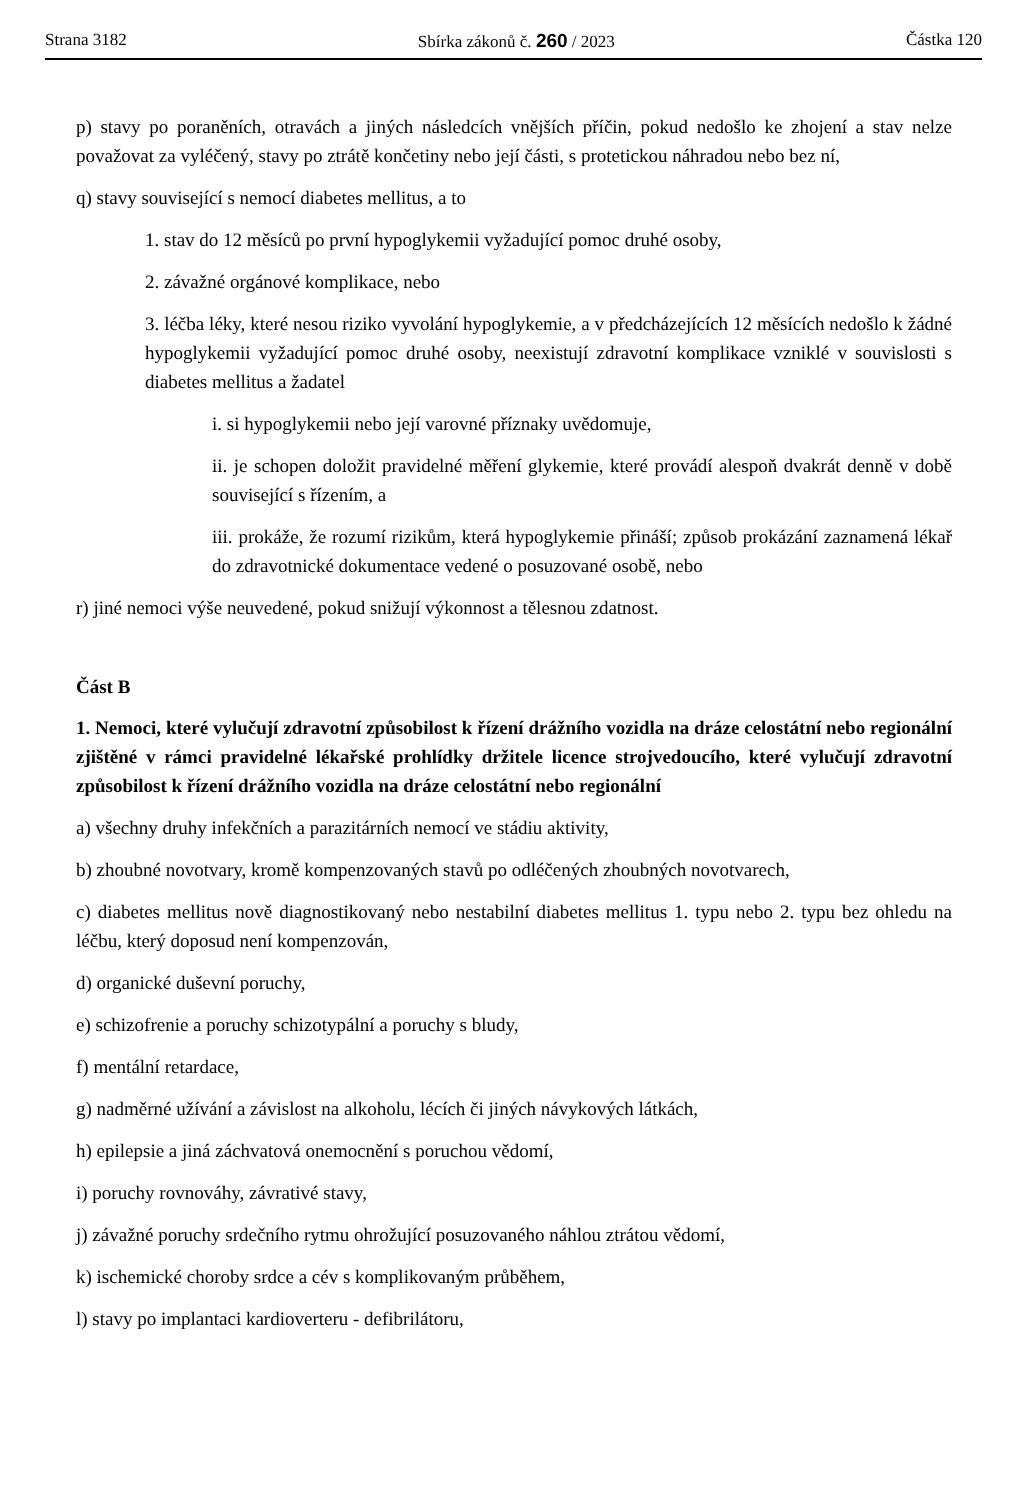Strana 3182 Sbírka zákonů č. 260 / 2023 Částka 120
p) stavy po poraněních, otravách a jiných následcích vnějších příčin, pokud nedošlo ke zhojení a stav nelze považovat za vyléčený, stavy po ztrátě končetiny nebo její části, s protetickou náhradou nebo bez ní,
q) stavy související s nemocí diabetes mellitus, a to
1. stav do 12 měsíců po první hypoglykemii vyžadující pomoc druhé osoby,
2. závažné orgánové komplikace, nebo
3. léčba léky, které nesou riziko vyvolání hypoglykemie, a v předcházejících 12 měsících nedošlo k žádné hypoglykemii vyžadující pomoc druhé osoby, neexistují zdravotní komplikace vzniklé v souvislosti s diabetes mellitus a žadatel
i. si hypoglykemii nebo její varovné příznaky uvědomuje,
ii. je schopen doložit pravidelné měření glykemie, které provádí alespoň dvakrát denně v době související s řízením, a
iii. prokáže, že rozumí rizikům, která hypoglykemie přináší; způsob prokázání zaznamená lékař do zdravotnické dokumentace vedené o posuzované osobě, nebo
r) jiné nemoci výše neuvedené, pokud snižují výkonnost a tělesnou zdatnost.
Část B
1. Nemoci, které vylučují zdravotní způsobilost k řízení drážního vozidla na dráze celostátní nebo regionální zjištěné v rámci pravidelné lékařské prohlídky držitele licence strojvedoucího, které vylučují zdravotní způsobilost k řízení drážního vozidla na dráze celostátní nebo regionální
a) všechny druhy infekčních a parazitárních nemocí ve stádiu aktivity,
b) zhoubné novotvary, kromě kompenzovaných stavů po odléčených zhoubných novotvarech,
c) diabetes mellitus nově diagnostikovaný nebo nestabilní diabetes mellitus 1. typu nebo 2. typu bez ohledu na léčbu, který doposud není kompenzován,
d) organické duševní poruchy,
e) schizofrenie a poruchy schizotypální a poruchy s bludy,
f) mentální retardace,
g) nadměrné užívání a závislost na alkoholu, lécích či jiných návykových látkách,
h) epilepsie a jiná záchvatová onemocnění s poruchou vědomí,
i) poruchy rovnováhy, závrativé stavy,
j) závažné poruchy srdečního rytmu ohrožující posuzovaného náhlou ztrátou vědomí,
k) ischemické choroby srdce a cév s komplikovaným průběhem,
l) stavy po implantaci kardioverteru - defibrilátoru,